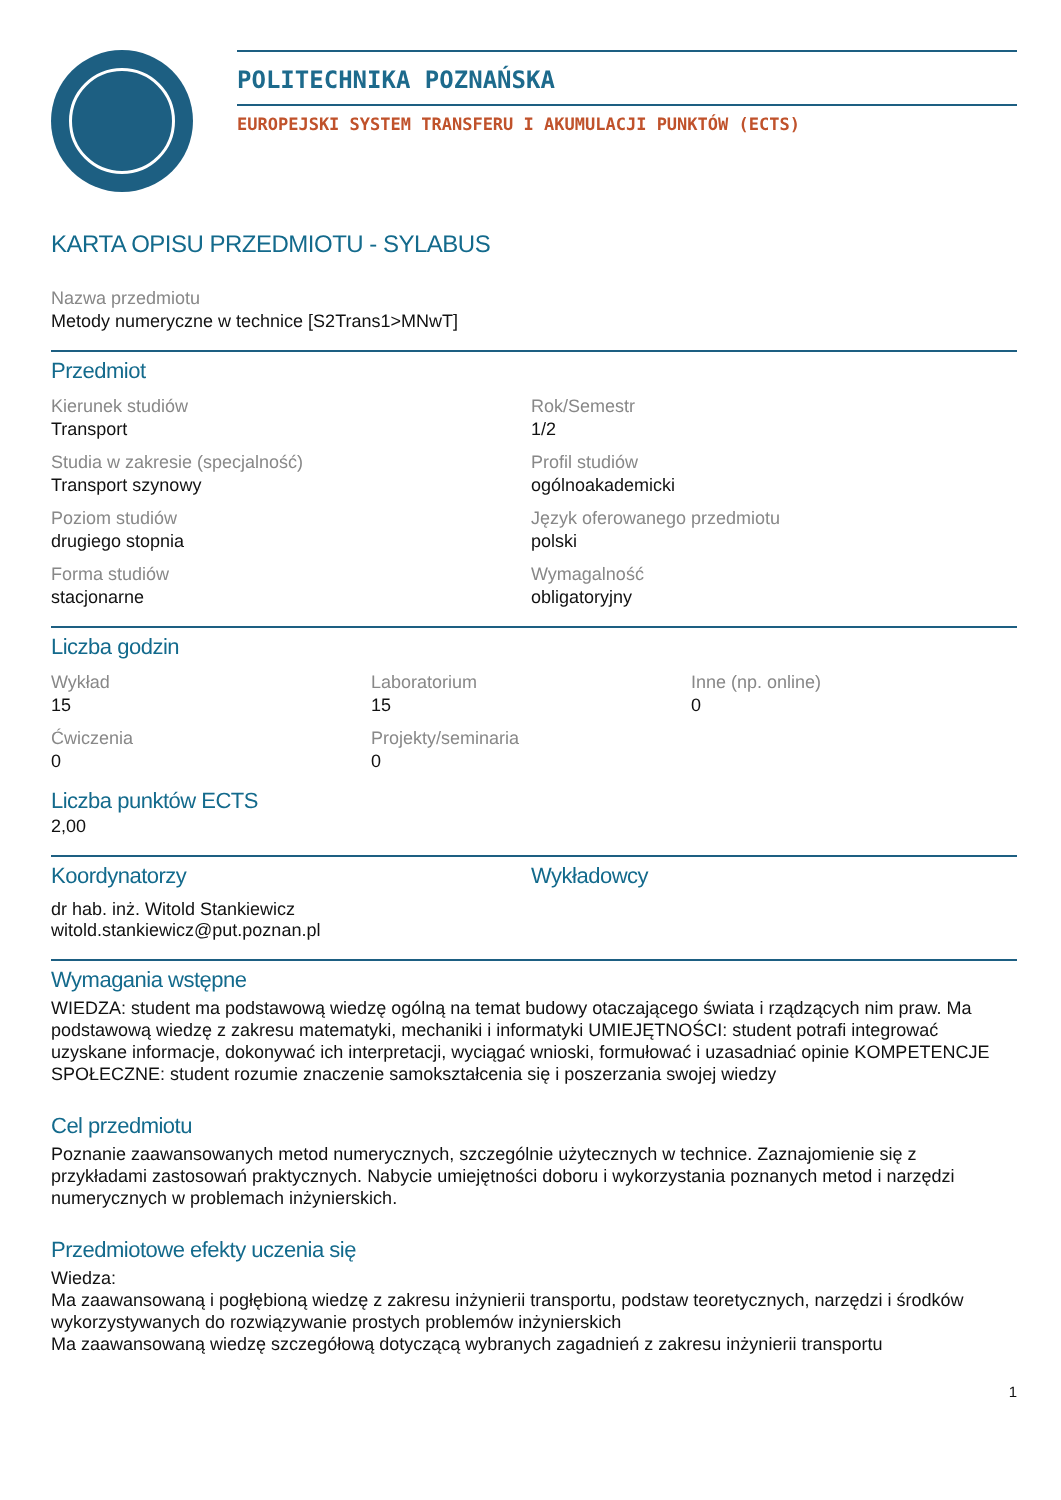POLITECHNIKA POZNAŃSKA
EUROPEJSKI SYSTEM TRANSFERU I AKUMULACJI PUNKTÓW (ECTS)
KARTA OPISU PRZEDMIOTU - SYLABUS
Nazwa przedmiotu
Metody numeryczne w technice [S2Trans1>MNwT]
Przedmiot
Kierunek studiów
Transport
Rok/Semestr
1/2
Studia w zakresie (specjalność)
Transport szynowy
Profil studiów
ogólnoakademicki
Poziom studiów
drugiego stopnia
Język oferowanego przedmiotu
polski
Forma studiów
stacjonarne
Wymagalność
obligatoryjny
Liczba godzin
Wykład
15
Laboratorium
15
Inne (np. online)
0
Ćwiczenia
0
Projekty/seminaria
0
Liczba punktów ECTS
2,00
Koordynatorzy
dr hab. inż. Witold Stankiewicz
witold.stankiewicz@put.poznan.pl
Wykładowcy
Wymagania wstępne
WIEDZA: student ma podstawową wiedzę ogólną na temat budowy otaczającego świata i rządzących nim praw. Ma podstawową wiedzę z zakresu matematyki, mechaniki i informatyki UMIEJĘTNOŚCI: student potrafi integrować uzyskane informacje, dokonywać ich interpretacji, wyciągać wnioski, formułować i uzasadniać opinie KOMPETENCJE SPOŁECZNE: student rozumie znaczenie samokształcenia się i poszerzania swojej wiedzy
Cel przedmiotu
Poznanie zaawansowanych metod numerycznych, szczególnie użytecznych w technice. Zaznajomienie się z przykładami zastosowań praktycznych. Nabycie umiejętności doboru i wykorzystania poznanych metod i narzędzi numerycznych w problemach inżynierskich.
Przedmiotowe efekty uczenia się
Wiedza:
Ma zaawansowaną i pogłębioną wiedzę z zakresu inżynierii transportu, podstaw teoretycznych, narzędzi i środków wykorzystywanych do rozwiązywanie prostych problemów inżynierskich
Ma zaawansowaną wiedzę szczegółową dotyczącą wybranych zagadnień z zakresu inżynierii transportu
1